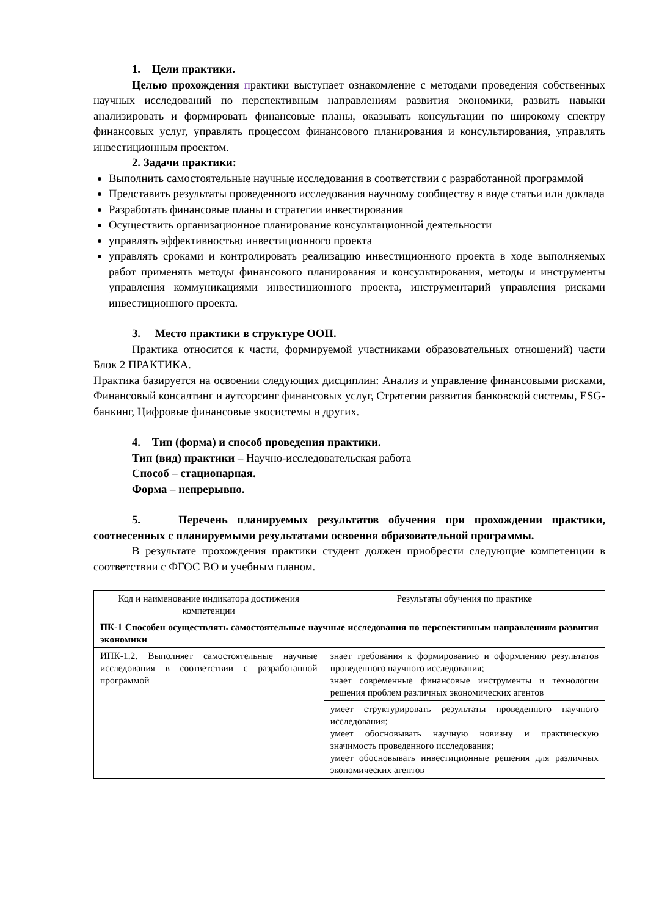1. Цели практики.
Целью прохождения практики выступает ознакомление с методами проведения собственных научных исследований по перспективным направлениям развития экономики, развить навыки анализировать и формировать финансовые планы, оказывать консультации по широкому спектру финансовых услуг, управлять процессом финансового планирования и консультирования, управлять инвестиционным проектом.
2. Задачи практики:
Выполнить самостоятельные научные исследования в соответствии с разработанной программой
Представить результаты проведенного исследования научному сообществу в виде статьи или доклада
Разработать финансовые планы и стратегии инвестирования
Осуществить организационное планирование консультационной деятельности
управлять эффективностью инвестиционного проекта
управлять сроками и контролировать реализацию инвестиционного проекта в ходе выполняемых работ применять методы финансового планирования и консультирования, методы и инструменты управления коммуникациями инвестиционного проекта, инструментарий управления рисками инвестиционного проекта.
3. Место практики в структуре ООП.
Практика относится к части, формируемой участниками образовательных отношений) части Блок 2 ПРАКТИКА.
Практика базируется на освоении следующих дисциплин: Анализ и управление финансовыми рисками, Финансовый консалтинг и аутсорсинг финансовых услуг, Стратегии развития банковской системы, ESG-банкинг, Цифровые финансовые экосистемы и других.
4. Тип (форма) и способ проведения практики.
Тип (вид) практики – Научно-исследовательская работа
Способ – стационарная.
Форма – непрерывно.
5. Перечень планируемых результатов обучения при прохождении практики, соотнесенных с планируемыми результатами освоения образовательной программы.
В результате прохождения практики студент должен приобрести следующие компетенции в соответствии с ФГОС ВО и учебным планом.
| Код и наименование индикатора достижения компетенции | Результаты обучения по практике |
| ПК-1 Способен осуществлять самостоятельные научные исследования по перспективным направлениям развития экономики | |
| ИПК-1.2. Выполняет самостоятельные научные исследования в соответствии с разработанной программой | знает требования к формированию и оформлению результатов проведенного научного исследования; знает современные финансовые инструменты и технологии решения проблем различных экономических агентов |
| | умеет структурировать результаты проведенного научного исследования; умеет обосновывать научную новизну и практическую значимость проведенного исследования; умеет обосновывать инвестиционные решения для различных экономических агентов |